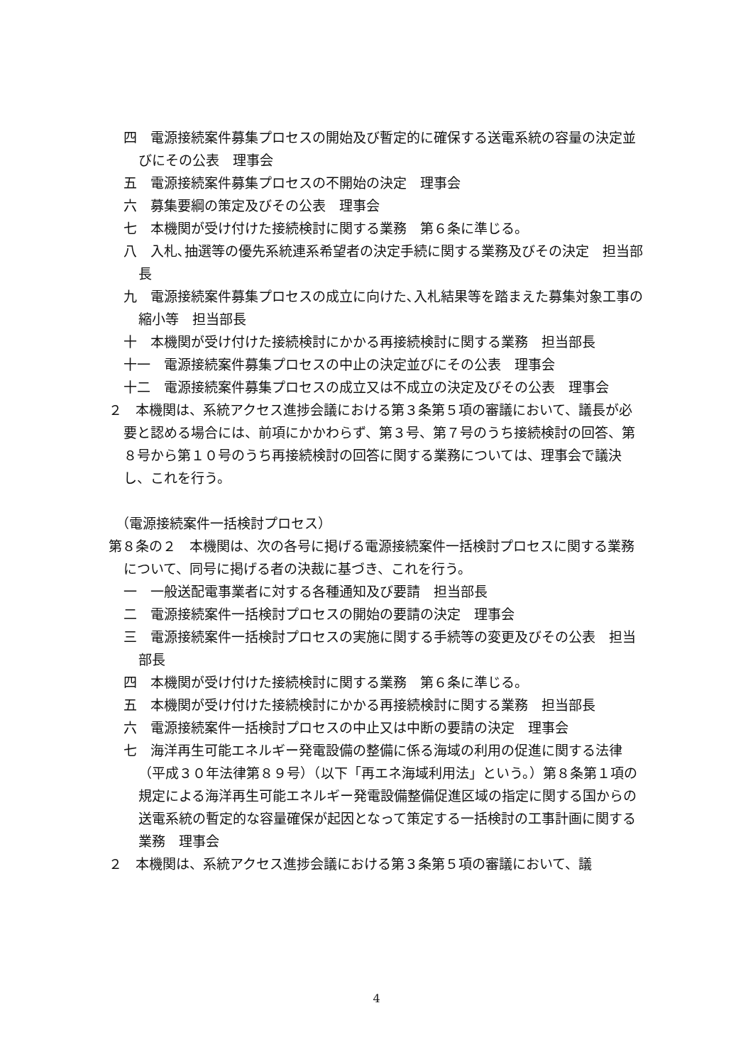四　電源接続案件募集プロセスの開始及び暫定的に確保する送電系統の容量の決定並びにその公表　理事会
五　電源接続案件募集プロセスの不開始の決定　理事会
六　募集要綱の策定及びその公表　理事会
七　本機関が受け付けた接続検討に関する業務　第６条に準じる。
八　入札､抽選等の優先系統連系希望者の決定手続に関する業務及びその決定　担当部長
九　電源接続案件募集プロセスの成立に向けた､入札結果等を踏まえた募集対象工事の縮小等　担当部長
十　本機関が受け付けた接続検討にかかる再接続検討に関する業務　担当部長
十一　電源接続案件募集プロセスの中止の決定並びにその公表　理事会
十二　電源接続案件募集プロセスの成立又は不成立の決定及びその公表　理事会
２　本機関は、系統アクセス進捗会議における第３条第５項の審議において、議長が必要と認める場合には、前項にかかわらず、第３号、第７号のうち接続検討の回答、第８号から第１０号のうち再接続検討の回答に関する業務については、理事会で議決し、これを行う。
（電源接続案件一括検討プロセス）
第８条の２　本機関は、次の各号に掲げる電源接続案件一括検討プロセスに関する業務について、同号に掲げる者の決裁に基づき、これを行う。
一　一般送配電事業者に対する各種通知及び要請　担当部長
二　電源接続案件一括検討プロセスの開始の要請の決定　理事会
三　電源接続案件一括検討プロセスの実施に関する手続等の変更及びその公表　担当部長
四　本機関が受け付けた接続検討に関する業務　第６条に準じる。
五　本機関が受け付けた接続検討にかかる再接続検討に関する業務　担当部長
六　電源接続案件一括検討プロセスの中止又は中断の要請の決定　理事会
七　海洋再生可能エネルギー発電設備の整備に係る海域の利用の促進に関する法律（平成３０年法律第８９号）（以下「再エネ海域利用法」という。）第８条第１項の規定による海洋再生可能エネルギー発電設備整備促進区域の指定に関する国からの送電系統の暫定的な容量確保が起因となって策定する一括検討の工事計画に関する業務　理事会
２　本機関は、系統アクセス進捗会議における第３条第５項の審議において、議
4